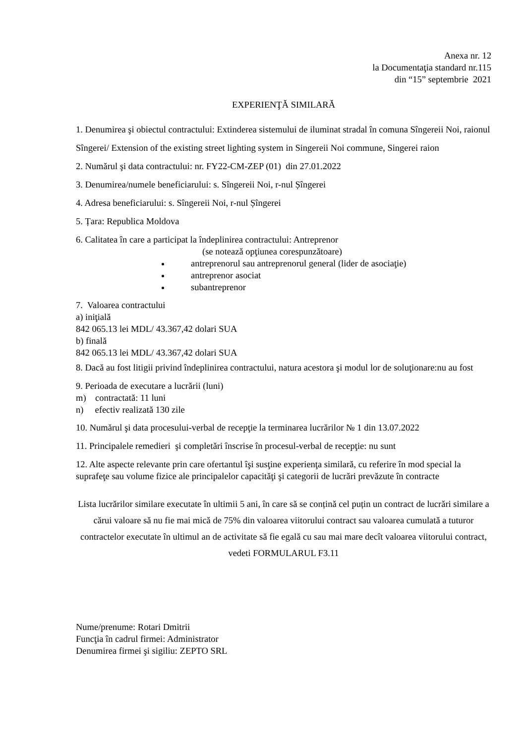Anexa nr. 12
la Documentaţia standard nr.115
din “15” septembrie 2021
EXPERIENŢĂ SIMILARĂ
1. Denumirea şi obiectul contractului: Extinderea sistemului de iluminat stradal în comuna Sîngereii Noi, raionul Sîngerei/ Extension of the existing street lighting system in Singereii Noi commune, Singerei raion
2. Numărul şi data contractului: nr. FY22-CM-ZEP (01) din 27.01.2022
3. Denumirea/numele beneficiarului: s. Sîngereii Noi, r-nul Șîngerei
4. Adresa beneficiarului: s. Sîngereii Noi, r-nul Șîngerei
5. Țara: Republica Moldova
6. Calitatea în care a participat la îndeplinirea contractului: Antreprenor
(se notează opţiunea corespunzătoare)
antreprenorul sau antreprenorul general (lider de asociaţie)
antreprenor asociat
subantreprenor
7. Valoarea contractului
a) iniţială
842 065.13 lei MDL/ 43.367,42 dolari SUA
b) finală
842 065.13 lei MDL/ 43.367,42 dolari SUA
8. Dacă au fost litigii privind îndeplinirea contractului, natura acestora şi modul lor de soluţionare:nu au fost
9. Perioada de executare a lucrării (luni)
m) contractată: 11 luni
n) efectiv realizată 130 zile
10. Numărul şi data procesului-verbal de recepţie la terminarea lucrărilor № 1 din 13.07.2022
11. Principalele remedieri şi completări înscrise în procesul-verbal de recepţie: nu sunt
12. Alte aspecte relevante prin care ofertantul îşi susţine experienţa similară, cu referire în mod special la suprafeţe sau volume fizice ale principalelor capacităţi şi categorii de lucrări prevăzute în contracte
Lista lucrărilor similare executate în ultimii 5 ani, în care să se conțină cel puțin un contract de lucrări similare a cărui valoare să nu fie mai mică de 75% din valoarea viitorului contract sau valoarea cumulată a tuturor contractelor executate în ultimul an de activitate să fie egală cu sau mai mare decît valoarea viitorului contract, vedeti FORMULARUL F3.11
Nume/prenume: Rotari Dmitrii
Funcţia în cadrul firmei: Administrator
Denumirea firmei şi sigiliu: ZEPTO SRL